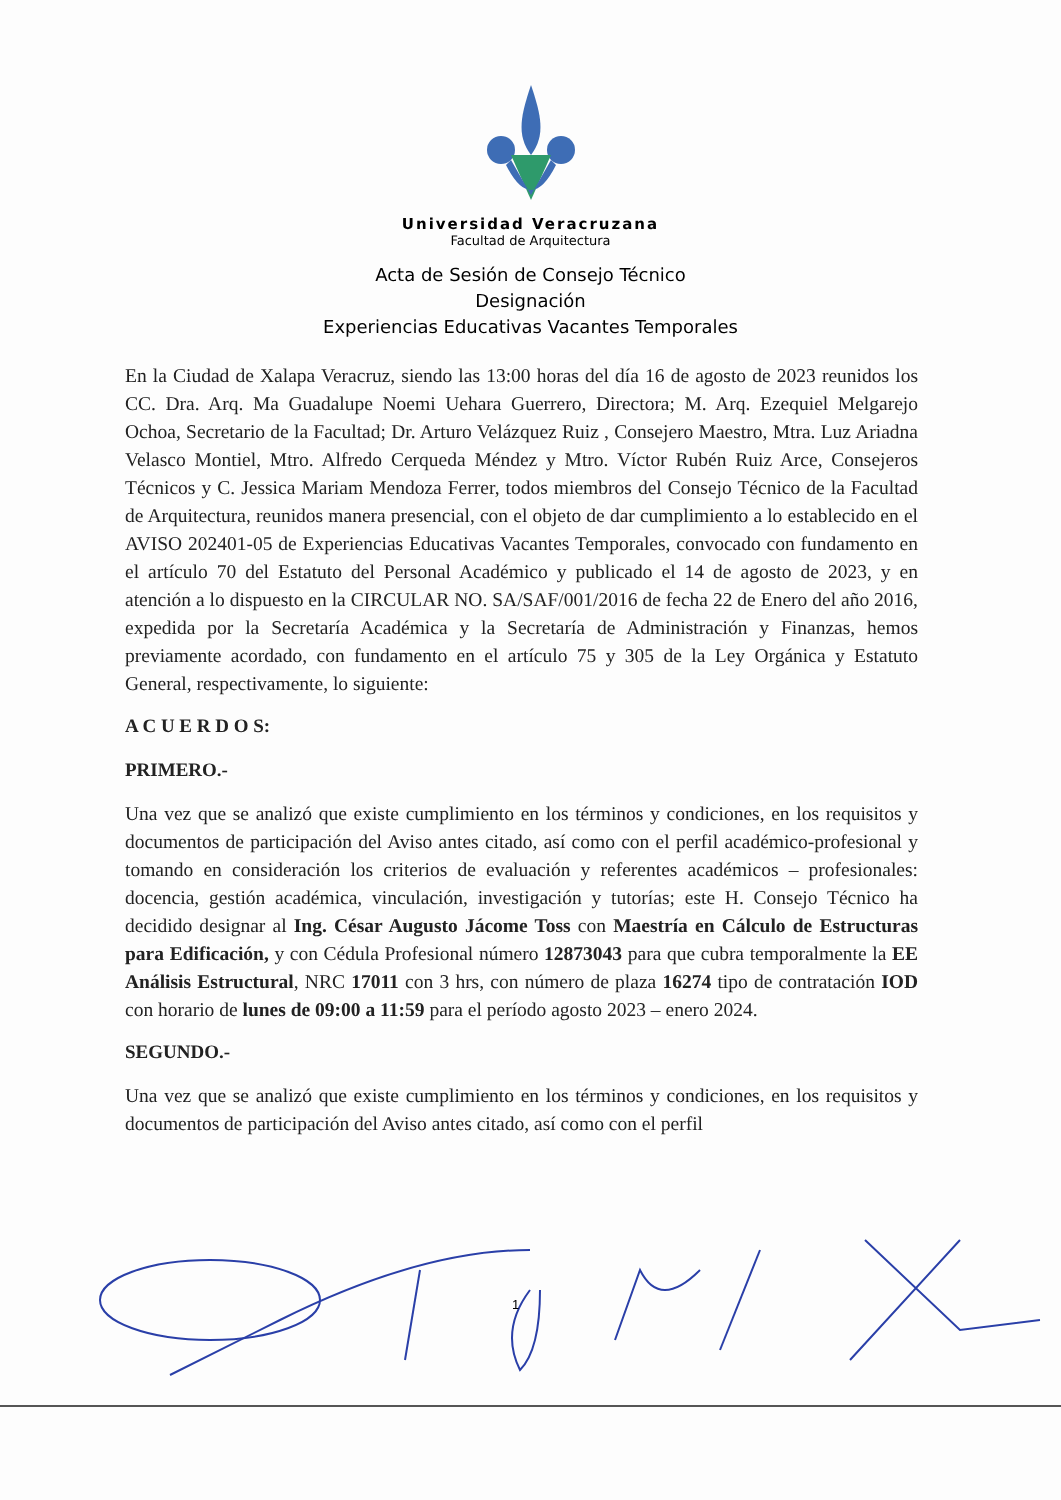Universidad Veracruzana
Facultad de Arquitectura
Acta de Sesión de Consejo Técnico
Designación
Experiencias Educativas Vacantes Temporales
En la Ciudad de Xalapa Veracruz, siendo las 13:00 horas del día 16 de agosto de 2023 reunidos los CC. Dra. Arq. Ma Guadalupe Noemi Uehara Guerrero, Directora; M. Arq. Ezequiel Melgarejo Ochoa, Secretario de la Facultad; Dr. Arturo Velázquez Ruiz , Consejero Maestro, Mtra. Luz Ariadna Velasco Montiel, Mtro. Alfredo Cerqueda Méndez y Mtro. Víctor Rubén Ruiz Arce, Consejeros Técnicos y C. Jessica Mariam Mendoza Ferrer, todos miembros del Consejo Técnico de la Facultad de Arquitectura, reunidos manera presencial, con el objeto de dar cumplimiento a lo establecido en el AVISO 202401-05 de Experiencias Educativas Vacantes Temporales, convocado con fundamento en el artículo 70 del Estatuto del Personal Académico y publicado el 14 de agosto de 2023, y en atención a lo dispuesto en la CIRCULAR NO. SA/SAF/001/2016 de fecha 22 de Enero del año 2016, expedida por la Secretaría Académica y la Secretaría de Administración y Finanzas, hemos previamente acordado, con fundamento en el artículo 75 y 305 de la Ley Orgánica y Estatuto General, respectivamente, lo siguiente:
A C U E R D O S:
PRIMERO.-
Una vez que se analizó que existe cumplimiento en los términos y condiciones, en los requisitos y documentos de participación del Aviso antes citado, así como con el perfil académico-profesional y tomando en consideración los criterios de evaluación y referentes académicos – profesionales: docencia, gestión académica, vinculación, investigación y tutorías; este H. Consejo Técnico ha decidido designar al Ing. César Augusto Jácome Toss con Maestría en Cálculo de Estructuras para Edificación, y con Cédula Profesional número 12873043 para que cubra temporalmente la EE Análisis Estructural, NRC 17011 con 3 hrs, con número de plaza 16274 tipo de contratación IOD con horario de lunes de 09:00 a 11:59 para el período agosto 2023 – enero 2024.
SEGUNDO.-
Una vez que se analizó que existe cumplimiento en los términos y condiciones, en los requisitos y documentos de participación del Aviso antes citado, así como con el perfil
1